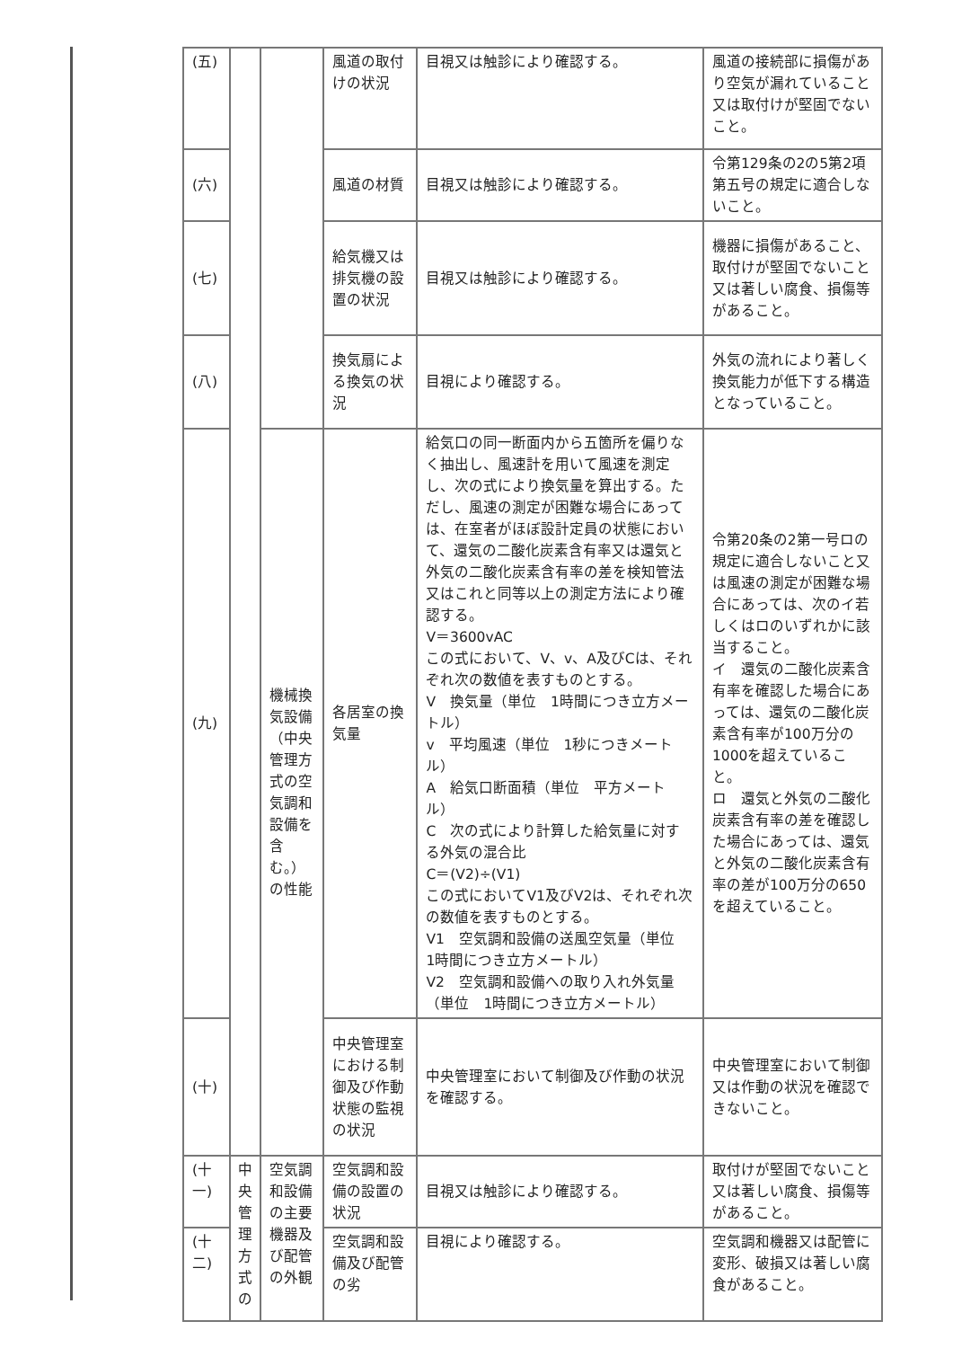| (五) | | | 風道の取付けの状況 | 目視又は触診により確認する。 | 風道の接続部に損傷があり空気が漏れていること又は取付けが堅固でないこと。 |
| (六) | | | 風道の材質 | 目視又は触診により確認する。 | 令第129条の2の5第2項第五号の規定に適合しないこと。 |
| (七) | | | 給気機又は排気機の設置の状況 | 目視又は触診により確認する。 | 機器に損傷があること、取付けが堅固でないこと又は著しい腐食、損傷等があること。 |
| (八) | | | 換気扇による換気の状況 | 目視により確認する。 | 外気の流れにより著しく換気能力が低下する構造となっていること。 |
| (九) | | 機械換気設備（中央管理方式の空気調和設備を含む。）の性能 | 各居室の換気量 | 給気口の同一断面内から五箇所を偏りなく抽出し、風速計を用いて風速を測定し、次の式により換気量を算出する。ただし、風速の測定が困難な場合にあっては、在室者がほぼ設計定員の状態において、還気の二酸化炭素含有率又は還気と外気の二酸化炭素含有率の差を検知管法又はこれと同等以上の測定方法により確認する。 V＝3600vAC この式において、V、v、A及びCは、それぞれ次の数値を表すものとする。 V 換気量（単位 1時間につき立方メートル） v 平均風速（単位 1秒につきメートル） A 給気口断面積（単位 平方メートル） C 次の式により計算した給気量に対する外気の混合比 C＝(V2)÷(V1) この式においてV1及びV2は、それぞれ次の数値を表すものとする。 V1 空気調和設備の送風空気量（単位 1時間につき立方メートル） V2 空気調和設備への取り入れ外気量（単位 1時間につき立方メートル） | 令第20条の2第一号ロの規定に適合しないこと又は風速の測定が困難な場合にあっては、次のイ若しくはロのいずれかに該当すること。 イ 還気の二酸化炭素含有率を確認した場合にあっては、還気の二酸化炭素含有率が100万分の1000を超えていること。 ロ 還気と外気の二酸化炭素含有率の差を確認した場合にあっては、還気と外気の二酸化炭素含有率の差が100万分の650を超えていること。 |
| (十) | | | 中央管理室における制御及び作動状態の監視の状況 | 中央管理室において制御及び作動の状況を確認する。 | 中央管理室において制御又は作動の状況を確認できないこと。 |
| (十一) | 中央管理方式の | 空気調和設備の主要機器及び配管の外観 | 空気調和設備の設置の状況 | 目視又は触診により確認する。 | 取付けが堅固でないこと又は著しい腐食、損傷等があること。 |
| (十二) | | | 空気調和設備及び配管の劣 | 目視により確認する。 | 空気調和機器又は配管に変形、破損又は著しい腐食があること。 |